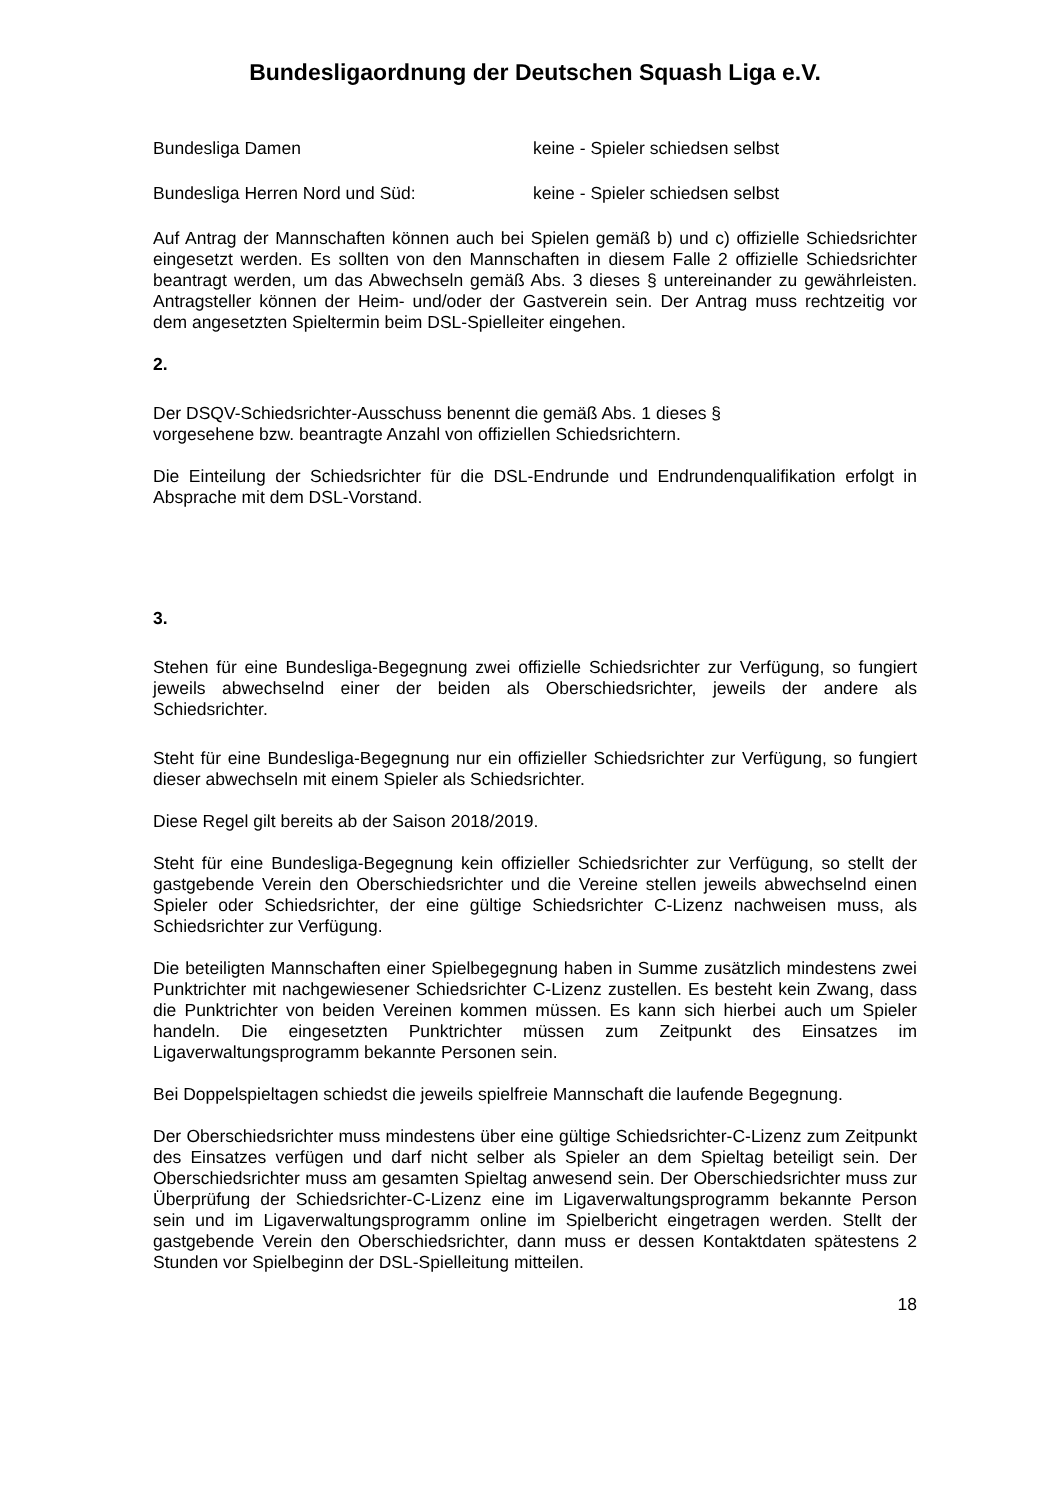Bundesligaordnung der Deutschen Squash Liga e.V.
Bundesliga Damen keine - Spieler schiedsen selbst
Bundesliga Herren Nord und Süd: keine - Spieler schiedsen selbst
Auf Antrag der Mannschaften können auch bei Spielen gemäß b) und c) offizielle Schiedsrichter eingesetzt werden. Es sollten von den Mannschaften in diesem Falle 2 offizielle Schiedsrichter beantragt werden, um das Abwechseln gemäß Abs. 3 dieses § untereinander zu gewährleisten. Antragsteller können der Heim- und/oder der Gastverein sein. Der Antrag muss rechtzeitig vor dem angesetzten Spieltermin beim DSL-Spielleiter eingehen.
2.
Der DSQV-Schiedsrichter-Ausschuss benennt die gemäß Abs. 1 dieses §
vorgesehene bzw. beantragte Anzahl von offiziellen Schiedsrichtern.
Die Einteilung der Schiedsrichter für die DSL-Endrunde und Endrundenqualifikation erfolgt in Absprache mit dem DSL-Vorstand.
3.
Stehen für eine Bundesliga-Begegnung zwei offizielle Schiedsrichter zur Verfügung, so fungiert jeweils abwechselnd einer der beiden als Oberschiedsrichter, jeweils der andere als Schiedsrichter.
Steht für eine Bundesliga-Begegnung nur ein offizieller Schiedsrichter zur Verfügung, so fungiert dieser abwechseln mit einem Spieler als Schiedsrichter.
Diese Regel gilt bereits ab der Saison 2018/2019.
Steht für eine Bundesliga-Begegnung kein offizieller Schiedsrichter zur Verfügung, so stellt der gastgebende Verein den Oberschiedsrichter und die Vereine stellen jeweils abwechselnd einen Spieler oder Schiedsrichter, der eine gültige Schiedsrichter C-Lizenz nachweisen muss, als Schiedsrichter zur Verfügung.
Die beteiligten Mannschaften einer Spielbegegnung haben in Summe zusätzlich mindestens zwei Punktrichter mit nachgewiesener Schiedsrichter C-Lizenz zustellen. Es besteht kein Zwang, dass die Punktrichter von beiden Vereinen kommen müssen. Es kann sich hierbei auch um Spieler handeln. Die eingesetzten Punktrichter müssen zum Zeitpunkt des Einsatzes im Ligaverwaltungsprogramm bekannte Personen sein.
Bei Doppelspieltagen schiedst die jeweils spielfreie Mannschaft die laufende Begegnung.
Der Oberschiedsrichter muss mindestens über eine gültige Schiedsrichter-C-Lizenz zum Zeitpunkt des Einsatzes verfügen und darf nicht selber als Spieler an dem Spieltag beteiligt sein. Der Oberschiedsrichter muss am gesamten Spieltag anwesend sein. Der Oberschiedsrichter muss zur Überprüfung der Schiedsrichter-C-Lizenz eine im Ligaverwaltungsprogramm bekannte Person sein und im Ligaverwaltungsprogramm online im Spielbericht eingetragen werden. Stellt der gastgebende Verein den Oberschiedsrichter, dann muss er dessen Kontaktdaten spätestens 2 Stunden vor Spielbeginn der DSL-Spielleitung mitteilen.
18